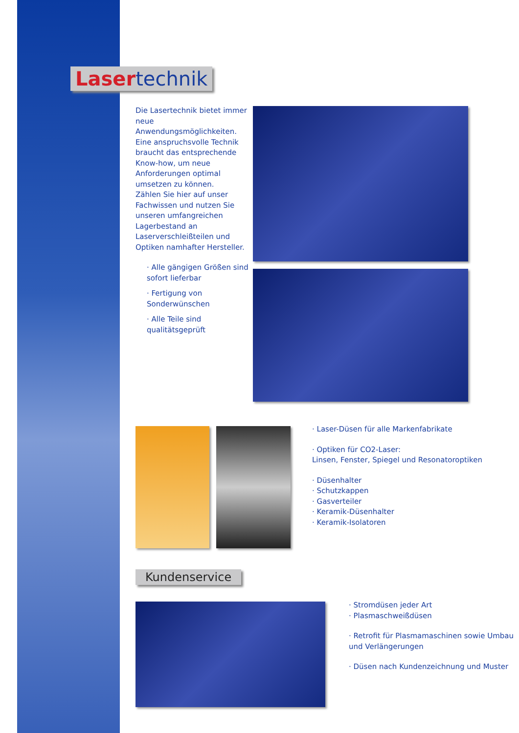Laser technik
Die Lasertechnik bietet immer neue Anwendungsmöglichkeiten. Eine anspruchsvolle Technik braucht das entsprechende Know-how, um neue Anforderungen optimal umsetzen zu können.
Zählen Sie hier auf unser Fachwissen und nutzen Sie unseren umfangreichen Lagerbestand an Laserverschleißteilen und Optiken namhafter Hersteller.
· Alle gängigen Größen sind sofort lieferbar
· Fertigung von Sonderwünschen
· Alle Teile sind qualitätsgeprüft
· Laser-Düsen für alle Markenfabrikate
· Optiken für CO2-Laser:
Linsen, Fenster, Spiegel und Resonatoroptiken
· Düsenhalter
· Schutzkappen
· Gasverteiler
· Keramik-Düsenhalter
· Keramik-Isolatoren
Kundenservice
· Stromdüsen jeder Art
· Plasmaschweißdüsen
· Retrofit für Plasmamaschinen sowie Umbau und Verlängerungen
· Düsen nach Kundenzeichnung und Muster